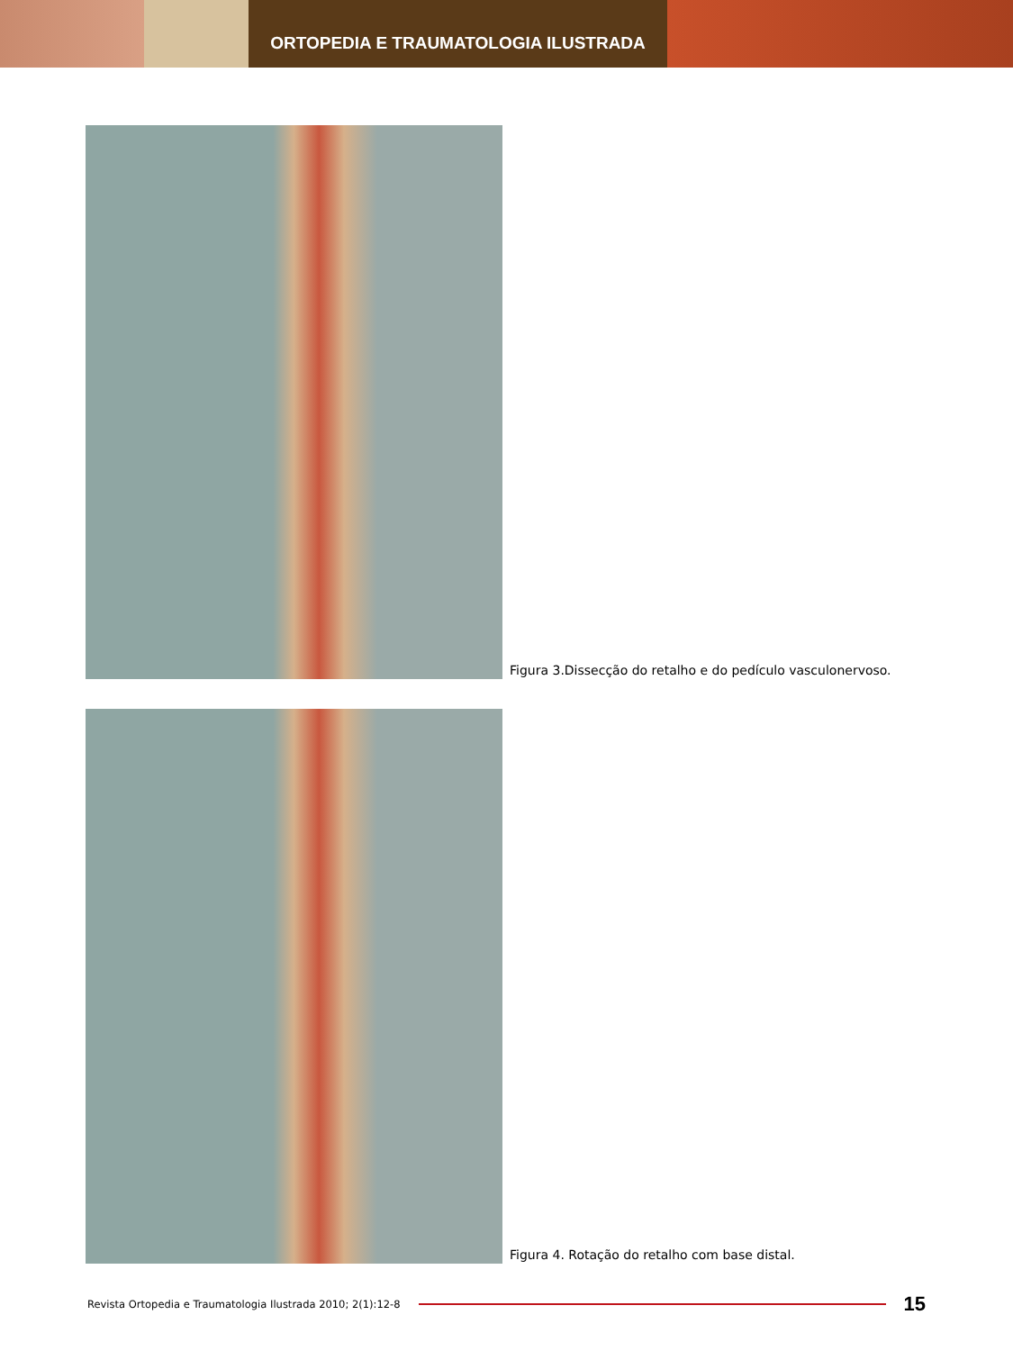ORTOPEDIA E TRAUMATOLOGIA ILUSTRADA
Figura 3.Dissecção do retalho e do pedículo vasculonervoso.
Figura 4. Rotação do retalho com base distal.
Revista Ortopedia e Traumatologia Ilustrada 2010; 2(1):12-8
15